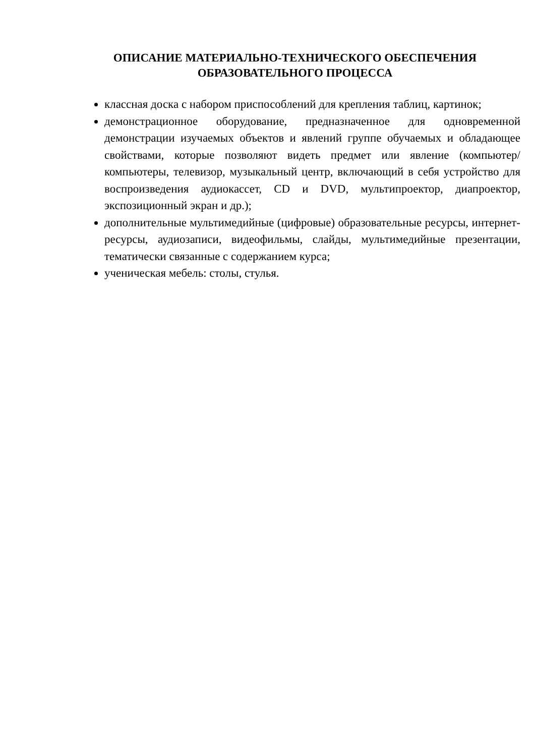ОПИСАНИЕ МАТЕРИАЛЬНО-ТЕХНИЧЕСКОГО ОБЕСПЕЧЕНИЯ ОБРАЗОВАТЕЛЬНОГО ПРОЦЕССА
классная доска с набором приспособлений для крепления таблиц, картинок;
демонстрационное оборудование, предназначенное для одновременной демонстрации изучаемых объектов и явлений группе обучаемых и обладающее свойствами, которые позволяют видеть предмет или явление (компьютер/компьютеры, телевизор, музыкальный центр, включающий в себя устройство для воспроизведения аудиокассет, CD и DVD, мультипроектор, диапроектор, экспозиционный экран и др.);
дополнительные мультимедийные (цифровые) образовательные ресурсы, интернет-ресурсы, аудиозаписи, видеофильмы, слайды, мультимедийные презентации, тематически связанные с содержанием курса;
ученическая мебель: столы, стулья.